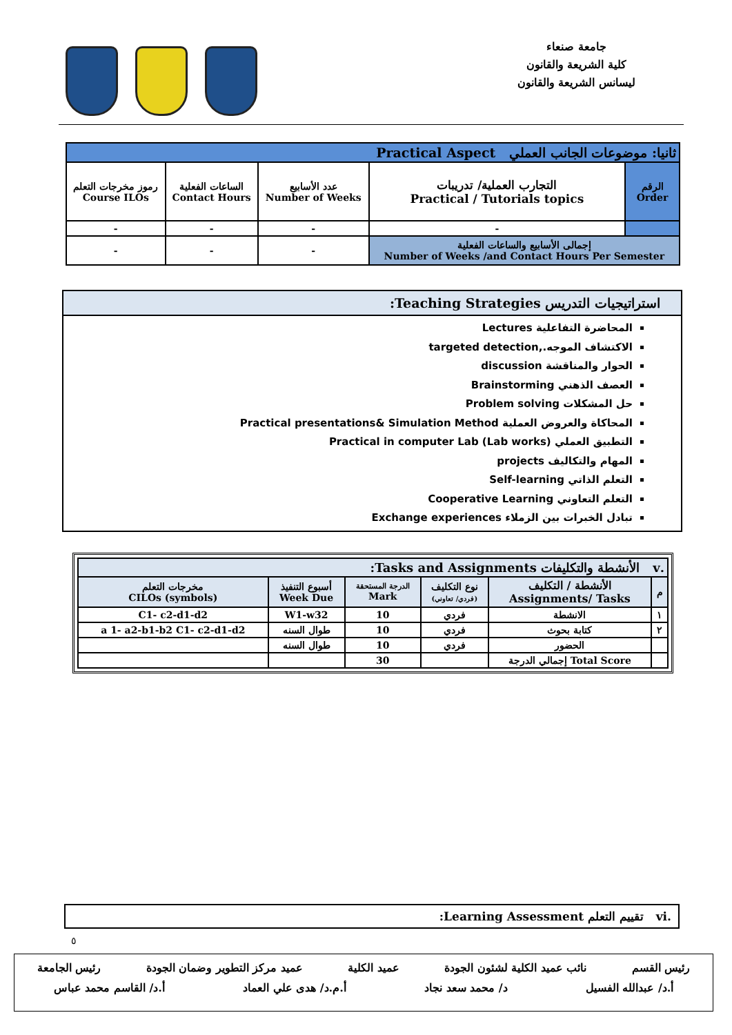جامعة صنعاء
كلية الشريعة والقانون
ليسانس الشريعة والقانون
| ثانيا: موضوعات الجانب العملي Practical Aspect | | | | |
| --- | --- | --- | --- | --- |
| رموز مخرجات التعلم Course ILOs | الساعات الفعلية Contact Hours | عدد الأسابيع Number of Weeks | التجارب العملية/ تدريبات Practical / Tutorials topics | الرقم Order |
| - | - | - | - | |
| - | - | - | إجمالى الأسابيع والساعات الفعلية Number of Weeks /and Contact Hours Per Semester | |
استراتيجيات التدريس Teaching Strategies:
المحاضرة التفاعلية Lectures
الاكتشاف الموجه.,targeted detection
الحوار والمناقشة discussion
العصف الذهني Brainstorming
حل المشكلات Problem solving
المحاكاة والعروض العملية Practical presentations& Simulation Method
التطبيق العملي (Lab works) Practical in computer Lab
المهام والتكاليف projects
التعلم الذاتي Self-learning
التعلم التعاوني Cooperative Learning
تبادل الخبرات بين الزملاء Exchange experiences
| .v الأنشطة والتكليفات Tasks and Assignments: | | | | | |
| --- | --- | --- | --- | --- | --- |
| مخرجات التعلم CILOs (symbols) | أسبوع التنفيذ Week Due | الدرجة المستحقة Mark | نوع التكليف (فردي/ تعاوني) | الأنشطة / التكليف Assignments/ Tasks | م |
| C1- c2-d1-d2 | W1-w32 | 10 | فردي | الانشطة | ١ |
| a 1- a2-b1-b2 C1- c2-d1-d2 | طوال السنه | 10 | فردي | كتابة بحوث | ٢ |
| | طوال السنه | 10 | فردي | الحضور | |
| | | 30 | | إجمالي الدرجة Total Score | |
.vi تقييم التعلم Learning Assessment:
٥
رئيس القسم نائب عميد الكلية لشئون الجودة عميد الكلية عميد مركز التطوير وضمان الجودة رئيس الجامعة
أ.د/ عبدالله الفسيل د/ محمد سعد نجاد أ.م.د/ هدى علي العماد أ.د/ القاسم محمد عباس